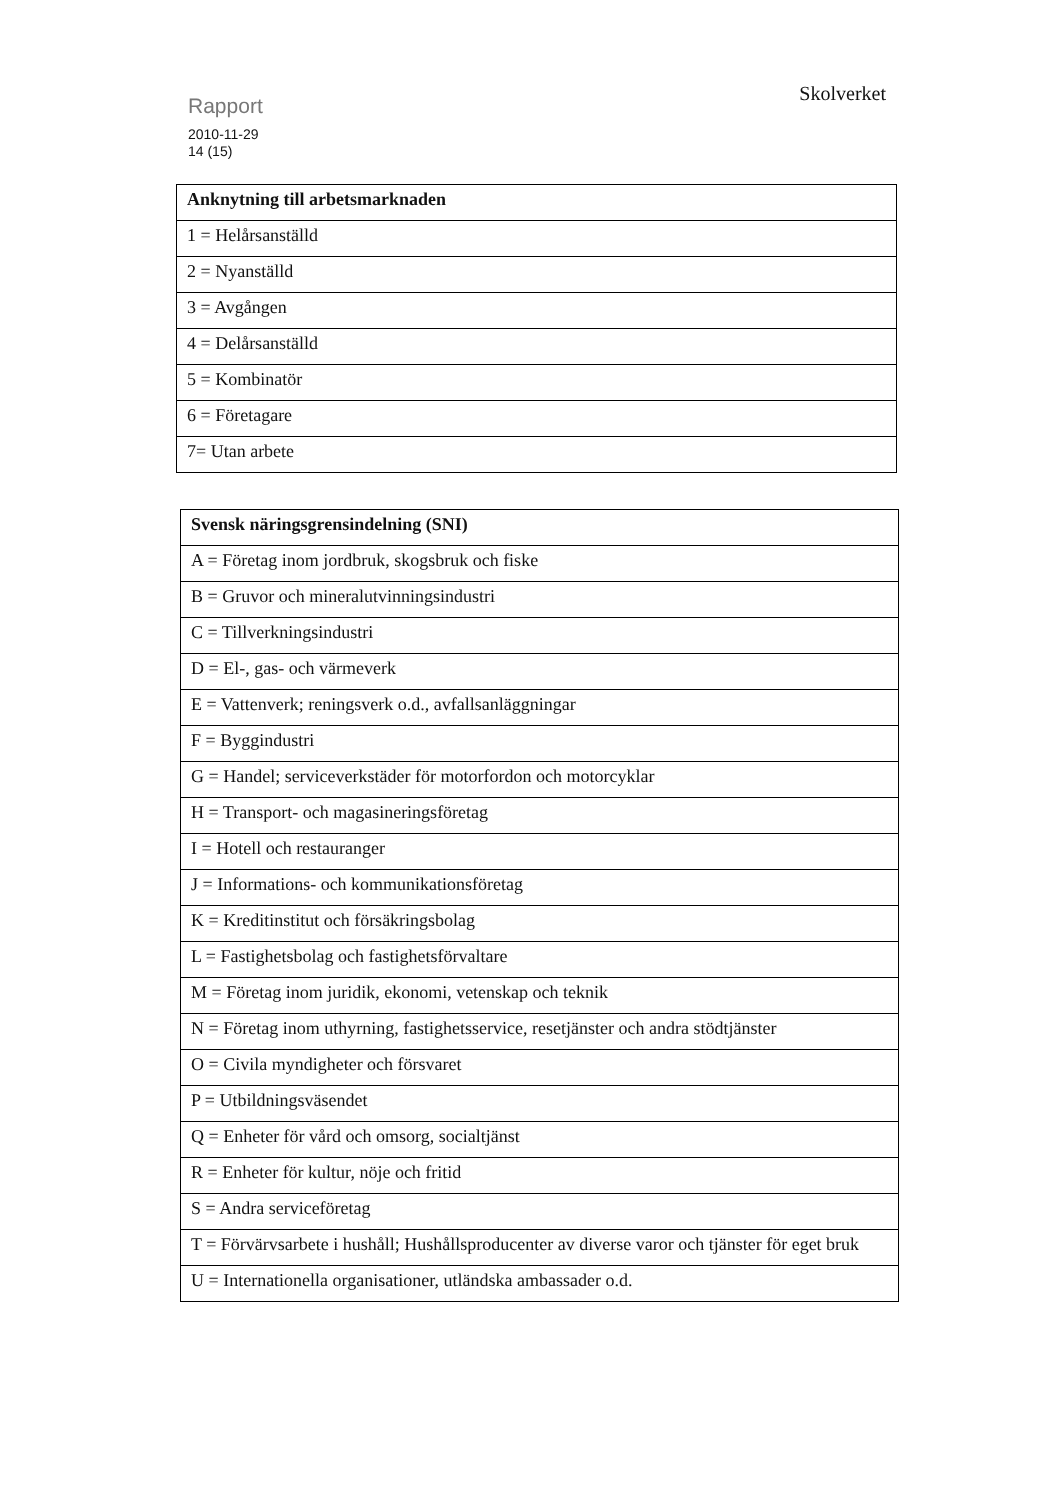Rapport
2010-11-29
14 (15)
Skolverket
| Anknytning till arbetsmarknaden |
| --- |
| 1 = Helårsanställd |
| 2 = Nyanställd |
| 3 = Avgången |
| 4 = Delårsanställd |
| 5 = Kombinatör |
| 6 = Företagare |
| 7= Utan arbete |
| Svensk näringsgrensindelning (SNI) |
| --- |
| A = Företag inom jordbruk, skogsbruk och fiske |
| B = Gruvor och mineralutvinningsindustri |
| C = Tillverkningsindustri |
| D = El-, gas- och värmeverk |
| E = Vattenverk; reningsverk o.d., avfallsanläggningar |
| F = Byggindustri |
| G = Handel; serviceverkstäder för motorfordon och motorcyklar |
| H = Transport- och magasineringsföretag |
| I = Hotell och restauranger |
| J = Informations- och kommunikationsföretag |
| K = Kreditinstitut och försäkringsbolag |
| L = Fastighetsbolag och fastighetsförvaltare |
| M = Företag inom juridik, ekonomi, vetenskap och teknik |
| N = Företag inom uthyrning, fastighetsservice, resetjänster och andra stödtjänster |
| O = Civila myndigheter och försvaret |
| P = Utbildningsväsendet |
| Q = Enheter för vård och omsorg, socialtjänst |
| R = Enheter för kultur, nöje och fritid |
| S = Andra serviceföretag |
| T = Förvärvsarbete i hushåll; Hushållsproducenter av diverse varor och tjänster för eget bruk |
| U = Internationella organisationer, utländska ambassader o.d. |